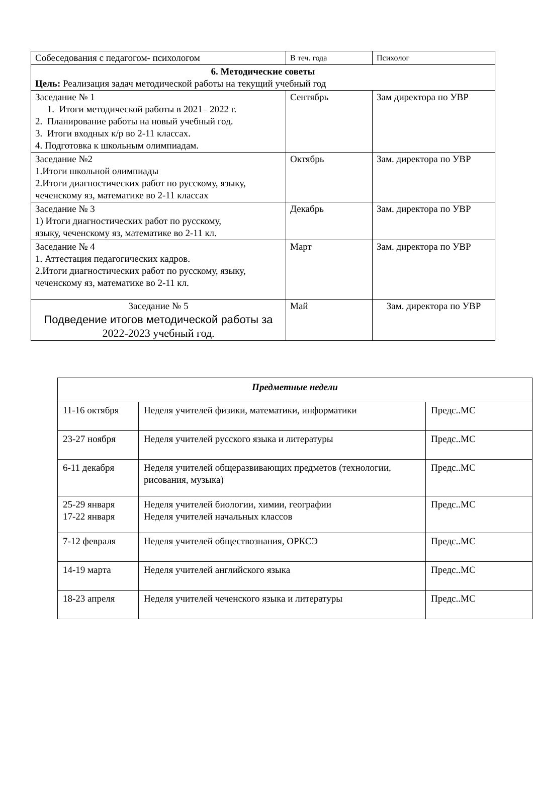| Собеседования с педагогом- психологом | В теч. года | Психолог |
| 6. Методические советы Цель: Реализация задач методической работы на текущий учебный год | | |
| Заседание № 1 1. Итоги методической работы в 2021– 2022 г. 2. Планирование работы на новый учебный год. 3. Итоги входных к/р во 2-11 классах. 4. Подготовка к школьным олимпиадам. | Сентябрь | Зам директора по УВР |
| Заседание №2 1.Итоги школьной олимпиады 2.Итоги диагностических работ по русскому, языку, чеченскому яз, математике во 2-11 классах | Октябрь | Зам. директора по УВР |
| Заседание № 3 1) Итоги диагностических работ по русскому, языку, чеченскому яз, математике во 2-11 кл. | Декабрь | Зам. директора по УВР |
| Заседание № 4 1. Аттестация педагогических кадров. 2.Итоги диагностических работ по русскому, языку, чеченскому яз, математике во 2-11 кл. | Март | Зам. директора по УВР |
| Заседание № 5 Подведение итогов методической работы за 2022-2023 учебный год. | Май | Зам. директора по УВР |
| Предметные недели | | |
| --- | --- | --- |
| 11-16 октября | Неделя учителей физики, математики, информатики | Предс..МС |
| 23-27 ноября | Неделя учителей русского языка и литературы | Предс..МС |
| 6-11 декабря | Неделя учителей общеразвивающих предметов (технологии, рисования, музыка) | Предс..МС |
| 25-29 января 17-22 января | Неделя учителей биологии, химии, географии Неделя учителей начальных классов | Предс..МС |
| 7-12 февраля | Неделя учителей обществознания, ОРКСЭ | Предс..МС |
| 14-19 марта | Неделя учителей английского языка | Предс..МС |
| 18-23 апреля | Неделя учителей чеченского языка и литературы | Предс..МС |